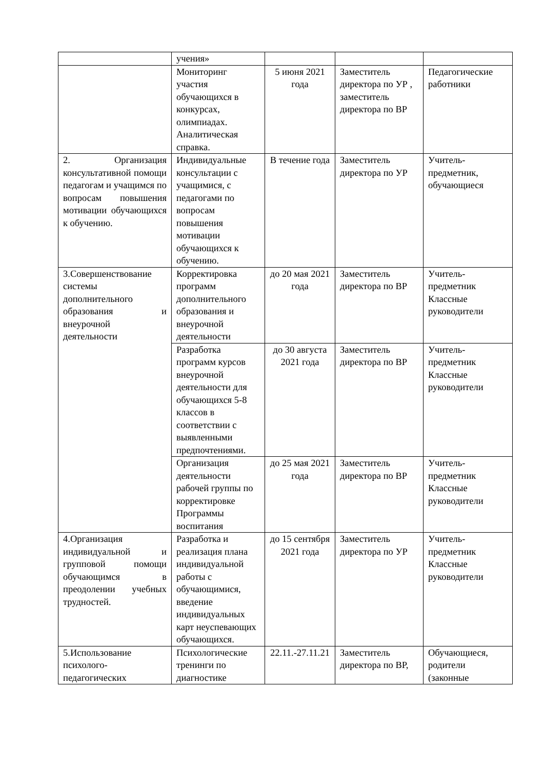| | учения» | | | |
| | Мониторинг участия обучающихся в конкурсах, олимпиадах. Аналитическая справка. | 5 июня 2021 года | Заместитель директора по УР , заместитель директора по ВР | Педагогические работники |
| 2. Организация консультативной помощи педагогам и учащимся по вопросам повышения мотивации обучающихся к обучению. | Индивидуальные консультации с учащимися, с педагогами по вопросам повышения мотивации обучающихся к обучению. | В течение года | Заместитель директора по УР | Учитель-предметник, обучающиеся |
| 3.Совершенствование системы дополнительного образования и внеурочной деятельности | Корректировка программ дополнительного образования и внеурочной деятельности | до 20 мая 2021 года | Заместитель директора по ВР | Учитель-предметник Классные руководители |
| | Разработка программ курсов внеурочной деятельности для обучающихся 5-8 классов в соответствии с выявленными предпочтениями. | до 30 августа 2021 года | Заместитель директора по ВР | Учитель-предметник Классные руководители |
| | Организация деятельности рабочей группы по корректировке Программы воспитания | до 25 мая 2021 года | Заместитель директора по ВР | Учитель-предметник Классные руководители |
| 4.Организация индивидуальной и групповой помощи обучающимся в преодолении учебных трудностей. | Разработка и реализация плана индивидуальной работы с обучающимися, введение индивидуальных карт неуспевающих обучающихся. | до 15 сентября 2021 года | Заместитель директора по УР | Учитель-предметник Классные руководители |
| 5.Использование психолого-педагогических | Психологические тренинги по диагностике | 22.11.-27.11.21 | Заместитель директора по ВР, | Обучающиеся, родители (законные |